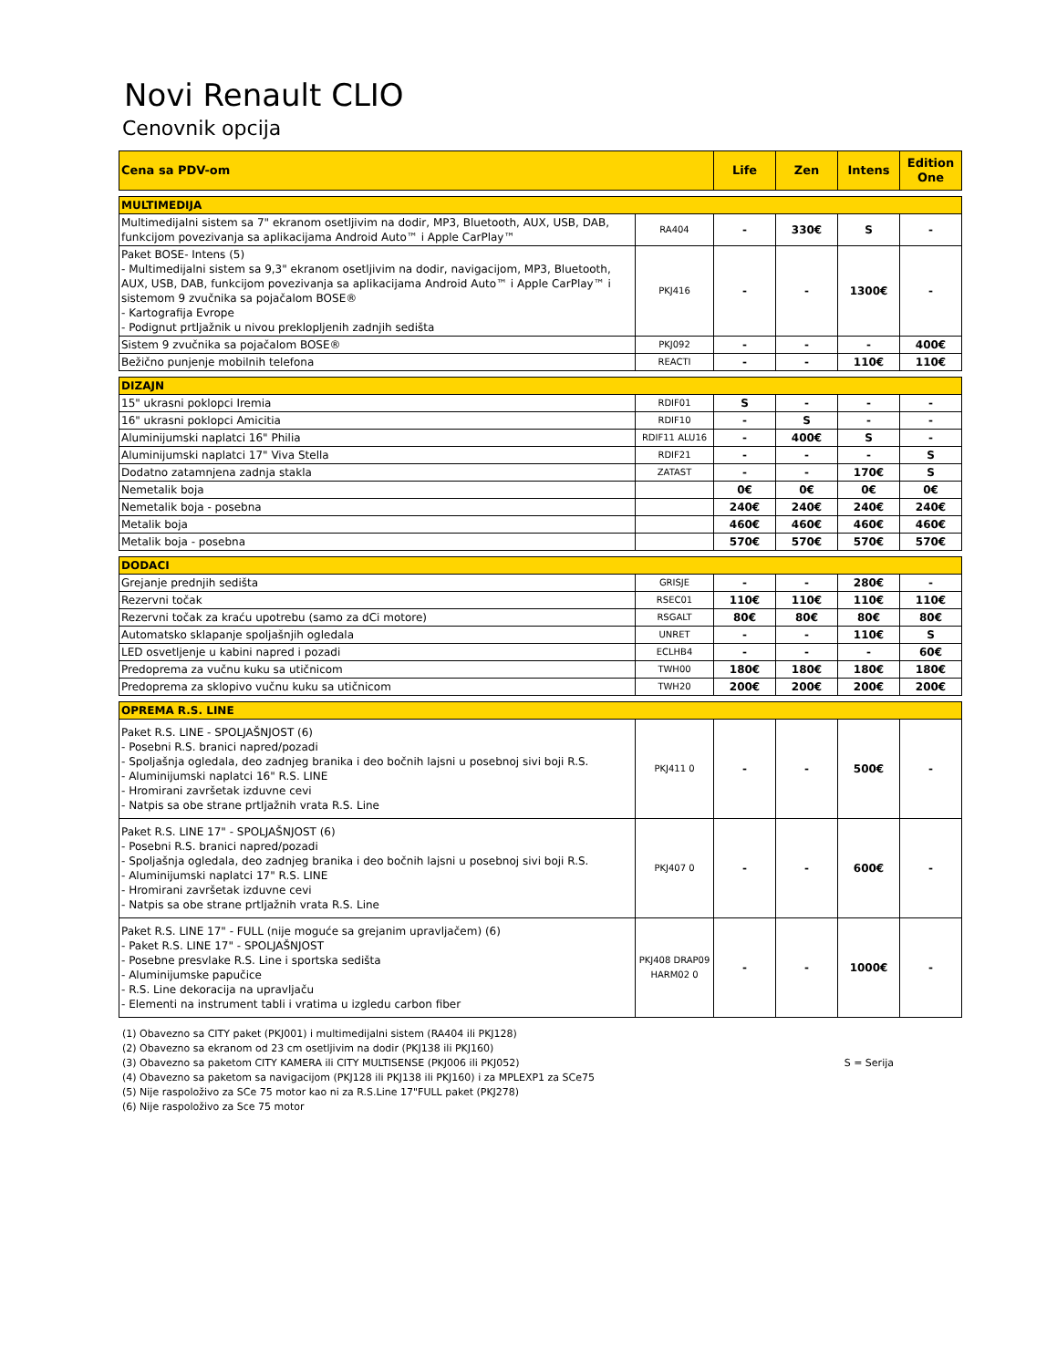Novi Renault CLIO
Cenovnik opcija
| Cena sa PDV-om | | Life | Zen | Intens | Edition One |
| --- | --- | --- | --- | --- | --- |
| MULTIMEDIJA | | | | | |
| Multimedijalni sistem sa 7" ekranom osetljivim na dodir, MP3, Bluetooth, AUX, USB, DAB, funkcijom povezivanja sa aplikacijama Android Auto™ i Apple CarPlay™ | RA404 | - | 330€ | S | - |
| Paket BOSE- Intens (5) - Multimedijalni sistem sa 9,3" ekranom osetljivim na dodir, navigacijom, MP3, Bluetooth, AUX, USB, DAB, funkcijom povezivanja sa aplikacijama Android Auto™ i Apple CarPlay™ i sistemom 9 zvučnika sa pojačalom BOSE® - Kartografija Evrope - Podignut prtljažnik u nivou preklopljenih zadnjih sedišta | PKJ416 | - | - | 1300€ | - |
| Sistem 9 zvučnika sa pojačalom BOSE® | PKJ092 | - | - | - | 400€ |
| Bežično punjenje mobilnih telefona | REACTI | - | - | 110€ | 110€ |
| DIZAJN | | | | | |
| 15" ukrasni poklopci Iremia | RDIF01 | S | - | - | - |
| 16" ukrasni poklopci Amicitia | RDIF10 | - | S | - | - |
| Aluminijumski naplatci 16" Philia | RDIF11 ALU16 | - | 400€ | S | - |
| Aluminijumski naplatci 17" Viva Stella | RDIF21 | - | - | - | S |
| Dodatno zatamnjena zadnja stakla | ZATAST | - | - | 170€ | S |
| Nemetalik boja | | 0€ | 0€ | 0€ | 0€ |
| Nemetalik boja - posebna | | 240€ | 240€ | 240€ | 240€ |
| Metalik boja | | 460€ | 460€ | 460€ | 460€ |
| Metalik boja - posebna | | 570€ | 570€ | 570€ | 570€ |
| DODACI | | | | | |
| Grejanje prednjih sedišta | GRISJE | - | - | 280€ | - |
| Rezervni točak | RSEC01 | 110€ | 110€ | 110€ | 110€ |
| Rezervni točak za kraću upotrebu (samo za dCi motore) | RSGALT | 80€ | 80€ | 80€ | 80€ |
| Automatsko sklapanje spoljašnjih ogledala | UNRET | - | - | 110€ | S |
| LED osvetljenje u kabini napred i pozadi | ECLHB4 | - | - | - | 60€ |
| Predoprema za vučnu kuku sa utičnicom | TWH00 | 180€ | 180€ | 180€ | 180€ |
| Predoprema za sklopivo vučnu kuku sa utičnicom | TWH20 | 200€ | 200€ | 200€ | 200€ |
| OPREMA R.S. LINE | | | | | |
| Paket R.S. LINE - SPOLJAŠNJOST (6) - Posebni R.S. branici napred/pozadi - Spoljašnja ogledala, deo zadnjeg branika i deo bočnih lajsni u posebnoj sivi boji R.S. - Aluminijumski naplatci 16" R.S. LINE - Hromirani završetak izduvne cevi - Natpis sa obe strane prtljažnih vrata R.S. Line | PKJ411 0 | - | - | 500€ | - |
| Paket R.S. LINE 17" - SPOLJAŠNJOST (6) - Posebni R.S. branici napred/pozadi - Spoljašnja ogledala, deo zadnjeg branika i deo bočnih lajsni u posebnoj sivi boji R.S. - Aluminijumski naplatci 17" R.S. LINE - Hromirani završetak izduvne cevi - Natpis sa obe strane prtljažnih vrata R.S. Line | PKJ407 0 | - | - | 600€ | - |
| Paket R.S. LINE 17" - FULL (nije moguće sa grejanim upravljačem) (6) - Paket R.S. LINE 17" - SPOLJAŠNJOST - Posebne presvlake R.S. Line i sportska sedišta - Aluminijumske papučice - R.S. Line dekoracija na upravljaču - Elementi na instrument tabli i vratima u izgledu carbon fiber | PKJ408 DRAP09 HARM02 0 | - | - | 1000€ | - |
(1) Obavezno sa CITY paket (PKJ001) i multimedijalni sistem (RA404 ili PKJ128)
(2) Obavezno sa ekranom od 23 cm osetljivim na dodir (PKJ138 ili PKJ160)
(3) Obavezno sa paketom CITY KAMERA ili CITY MULTISENSE (PKJ006 ili PKJ052)
(4) Obavezno sa paketom sa navigacijom (PKJ128 ili PKJ138 ili PKJ160) i za MPLEXP1 za SCe75
(5) Nije raspoloživo za SCe 75 motor kao ni za R.S.Line 17"FULL paket (PKJ278)
(6) Nije raspoloživo za Sce 75 motor
S = Serija